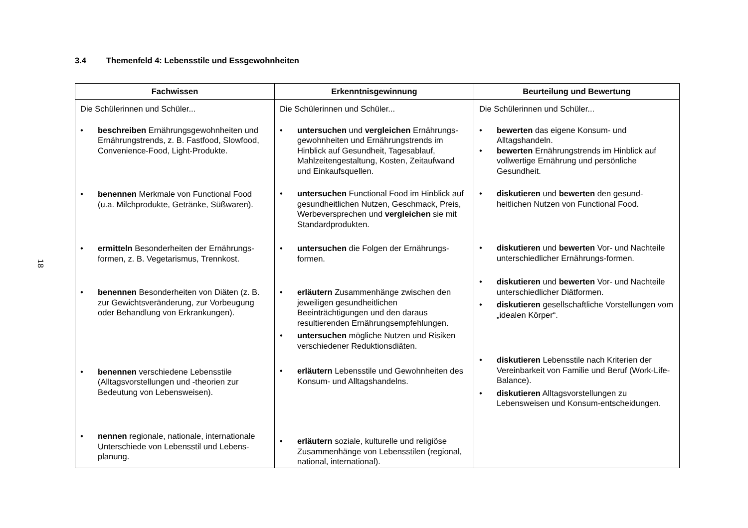18
3.4 Themenfeld 4: Lebensstile und Essgewohnheiten
| Fachwissen | Erkenntnisgewinnung | Beurteilung und Bewertung |
| --- | --- | --- |
| Die Schülerinnen und Schüler... • beschreiben Ernährungsgewohnheiten und Ernährungstrends, z. B. Fastfood, Slowfood, Convenience-Food, Light-Produkte. • benennen Merkmale von Functional Food (u.a. Milchprodukte, Getränke, Süßwaren). • ermitteln Besonderheiten der Ernährungs-formen, z. B. Vegetarismus, Trennkost. • benennen Besonderheiten von Diäten (z. B. zur Gewichtsveränderung, zur Vorbeugung oder Behandlung von Erkrankungen). • benennen verschiedene Lebensstile (Alltagsvorstellungen und -theorien zur Bedeutung von Lebensweisen). • nennen regionale, nationale, internationale Unterschiede von Lebensstil und Lebens-planung. | Die Schülerinnen und Schüler... • untersuchen und vergleichen Ernährungs-gewohnheiten und Ernährungstrends im Hinblick auf Gesundheit, Tagesablauf, Mahlzeitengestaltung, Kosten, Zeitaufwand und Einkaufsquellen. • untersuchen Functional Food im Hinblick auf gesundheitlichen Nutzen, Geschmack, Preis, Werbeversprechen und vergleichen sie mit Standardprodukten. • untersuchen die Folgen der Ernährungs-formen. • erläutern Zusammenhänge zwischen den jeweiligen gesundheitlichen Beeinträchtigungen und den daraus resultierenden Ernährungsempfehlungen. • untersuchen mögliche Nutzen und Risiken verschiedener Reduktionsdiäten. • erläutern Lebensstile und Gewohnheiten des Konsum- und Alltagshandelns. • erläutern soziale, kulturelle und religiöse Zusammenhänge von Lebensstilen (regional, national, international). | Die Schülerinnen und Schüler... • bewerten das eigene Konsum- und Alltagshandeln. • bewerten Ernährungstrends im Hinblick auf vollwertige Ernährung und persönliche Gesundheit. • diskutieren und bewerten den gesund-heitlichen Nutzen von Functional Food. • diskutieren und bewerten Vor- und Nachteile unterschiedlicher Ernährungs-formen. • diskutieren und bewerten Vor- und Nachteile unterschiedlicher Diätformen. • diskutieren gesellschaftliche Vorstellungen vom „idealen Körper“. • diskutieren Lebensstile nach Kriterien der Vereinbarkeit von Familie und Beruf (Work-Life-Balance). • diskutieren Alltagsvorstellungen zu Lebensweisen und Konsum-entscheidungen. |